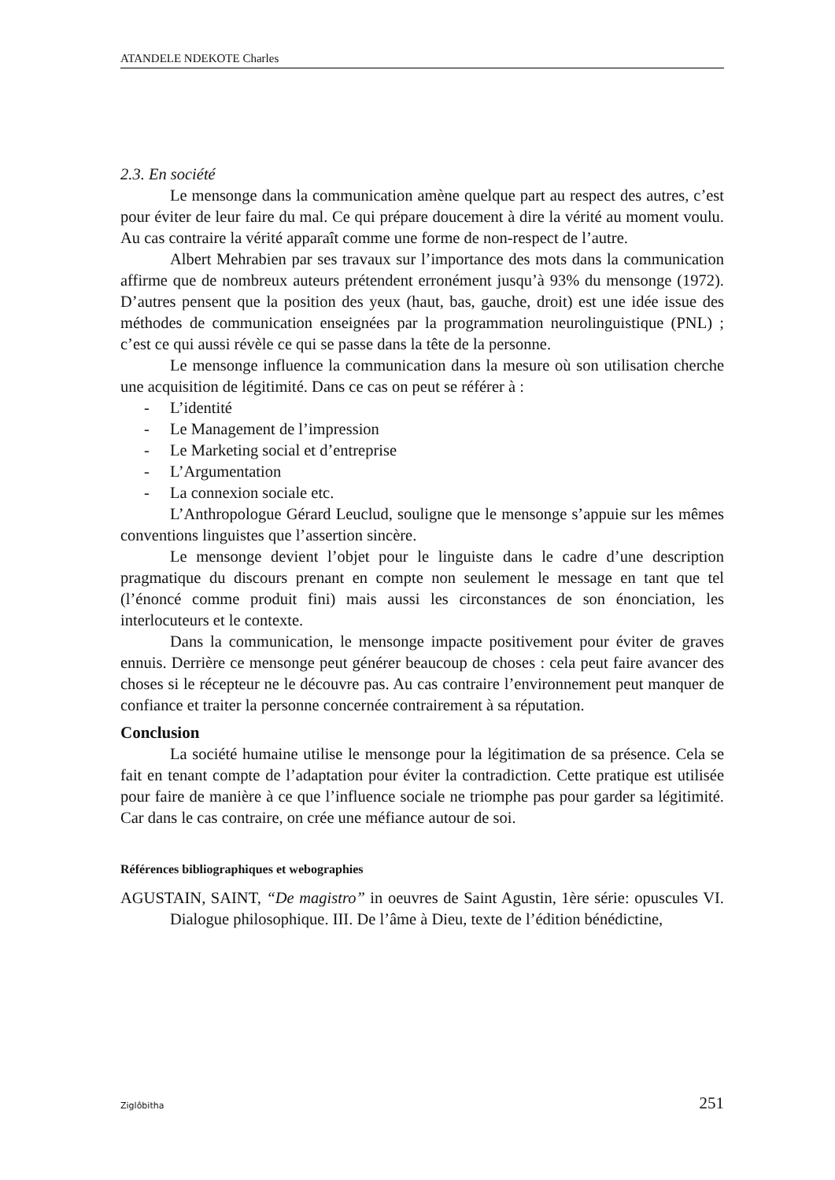ATANDELE NDEKOTE Charles
2.3. En société
Le mensonge dans la communication amène quelque part au respect des autres, c’est pour éviter de leur faire du mal. Ce qui prépare doucement à dire la vérité au moment voulu. Au cas contraire la vérité apparaît comme une forme de non-respect de l’autre.
Albert Mehrabien par ses travaux sur l’importance des mots dans la communication affirme que de nombreux auteurs prétendent erronément jusqu’à 93% du mensonge (1972). D’autres pensent que la position des yeux (haut, bas, gauche, droit) est une idée issue des méthodes de communication enseignées par la programmation neurolinguistique (PNL) ; c’est ce qui aussi révèle ce qui se passe dans la tête de la personne.
Le mensonge influence la communication dans la mesure où son utilisation cherche une acquisition de légitimité. Dans ce cas on peut se référer à :
- L’identité
- Le Management de l’impression
- Le Marketing social et d’entreprise
- L’Argumentation
- La connexion sociale etc.
L’Anthropologue Gérard Leuclud, souligne que le mensonge s’appuie sur les mêmes conventions linguistes que l’assertion sincère.
Le mensonge devient l’objet pour le linguiste dans le cadre d’une description pragmatique du discours prenant en compte non seulement le message en tant que tel (l’énoncé comme produit fini) mais aussi les circonstances de son énonciation, les interlocuteurs et le contexte.
Dans la communication, le mensonge impacte positivement pour éviter de graves ennuis. Derrière ce mensonge peut générer beaucoup de choses : cela peut faire avancer des choses si le récepteur ne le découvre pas. Au cas contraire l’environnement peut manquer de confiance et traiter la personne concernée contrairement à sa réputation.
Conclusion
La société humaine utilise le mensonge pour la légitimation de sa présence. Cela se fait en tenant compte de l’adaptation pour éviter la contradiction. Cette pratique est utilisée pour faire de manière à ce que l’influence sociale ne triomphe pas pour garder sa légitimité. Car dans le cas contraire, on crée une méfiance autour de soi.
Références bibliographiques et webographies
AGUSTAIN, SAINT, “De magistro” in oeuvres de Saint Agustin, 1ère série: opuscules VI. Dialogue philosophique. III. De l’âme à Dieu, texte de l’édition bénédictine,
Ziglôbitha 251